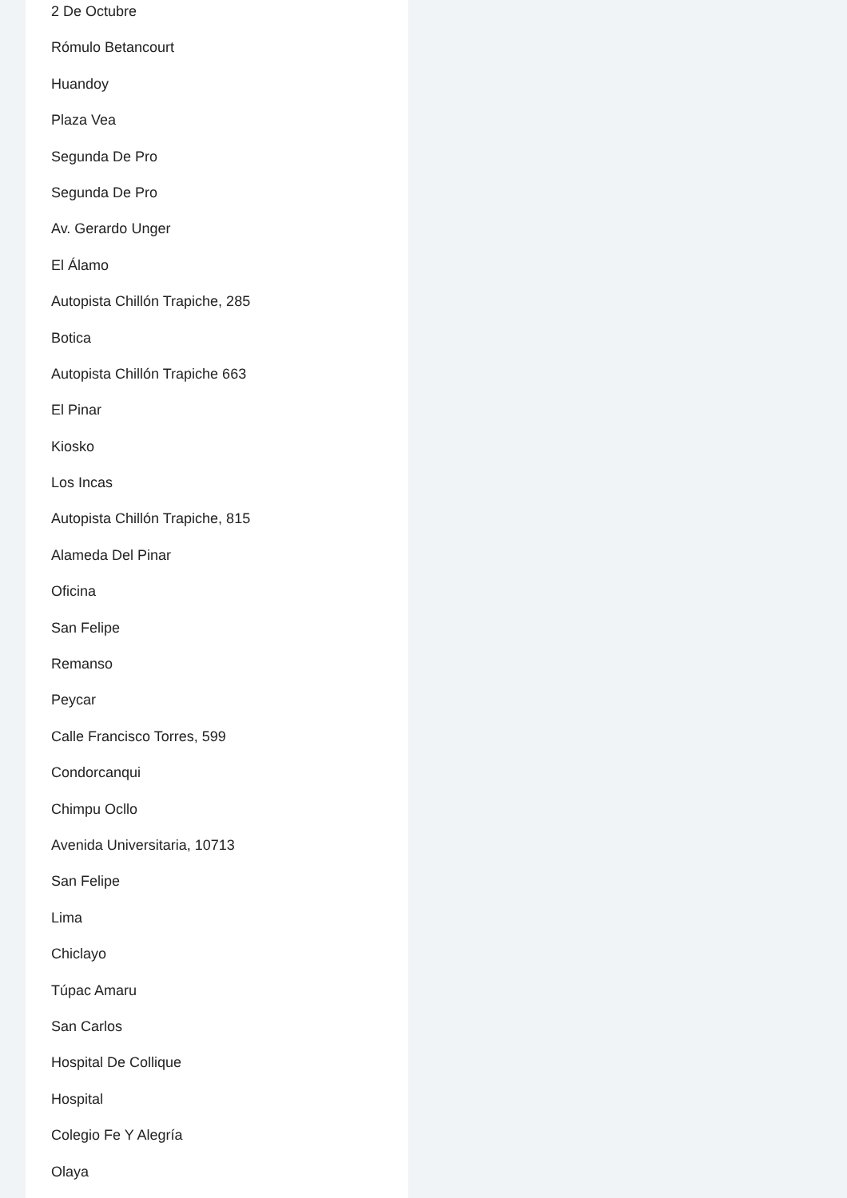2 De Octubre
Rómulo Betancourt
Huandoy
Plaza Vea
Segunda De Pro
Segunda De Pro
Av. Gerardo Unger
El Álamo
Autopista Chillón Trapiche, 285
Botica
Autopista Chillón Trapiche 663
El Pinar
Kiosko
Los Incas
Autopista Chillón Trapiche, 815
Alameda Del Pinar
Oficina
San Felipe
Remanso
Peycar
Calle Francisco Torres, 599
Condorcanqui
Chimpu Ocllo
Avenida Universitaria, 10713
San Felipe
Lima
Chiclayo
Túpac Amaru
San Carlos
Hospital De Collique
Hospital
Colegio Fe Y Alegría
Olaya